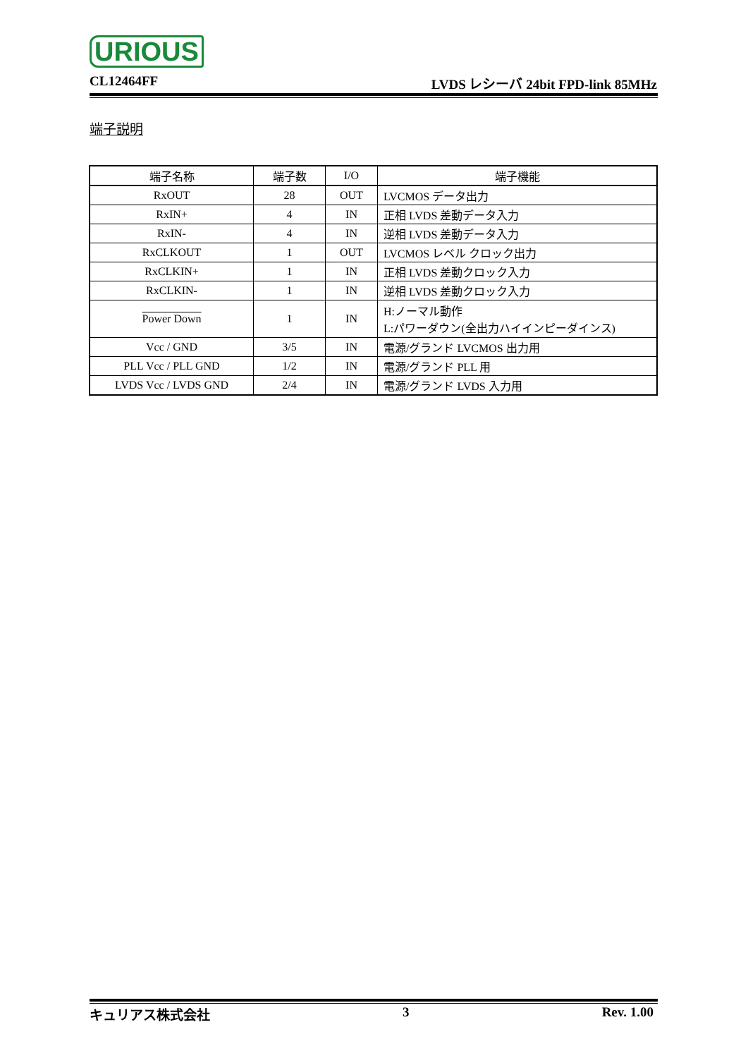URIOUS
CL12464FF LVDS レシーバ 24bit FPD-link 85MHz
端子説明
| 端子名称 | 端子数 | I/O | 端子機能 |
| --- | --- | --- | --- |
| RxOUT | 28 | OUT | LVCMOS データ出力 |
| RxIN+ | 4 | IN | 正相 LVDS 差動データ入力 |
| RxIN- | 4 | IN | 逆相 LVDS 差動データ入力 |
| RxCLKOUT | 1 | OUT | LVCMOS レベル クロック出力 |
| RxCLKIN+ | 1 | IN | 正相 LVDS 差動クロック入力 |
| RxCLKIN- | 1 | IN | 逆相 LVDS 差動クロック入力 |
| Power Down | 1 | IN | H:ノーマル動作 L:パワーダウン(全出力ハイインピーダインス) |
| Vcc / GND | 3/5 | IN | 電源/グランド LVCMOS 出力用 |
| PLL Vcc / PLL GND | 1/2 | IN | 電源/グランド PLL 用 |
| LVDS Vcc / LVDS GND | 2/4 | IN | 電源/グランド LVDS 入力用 |
キュリアス株式会社 3 Rev. 1.00